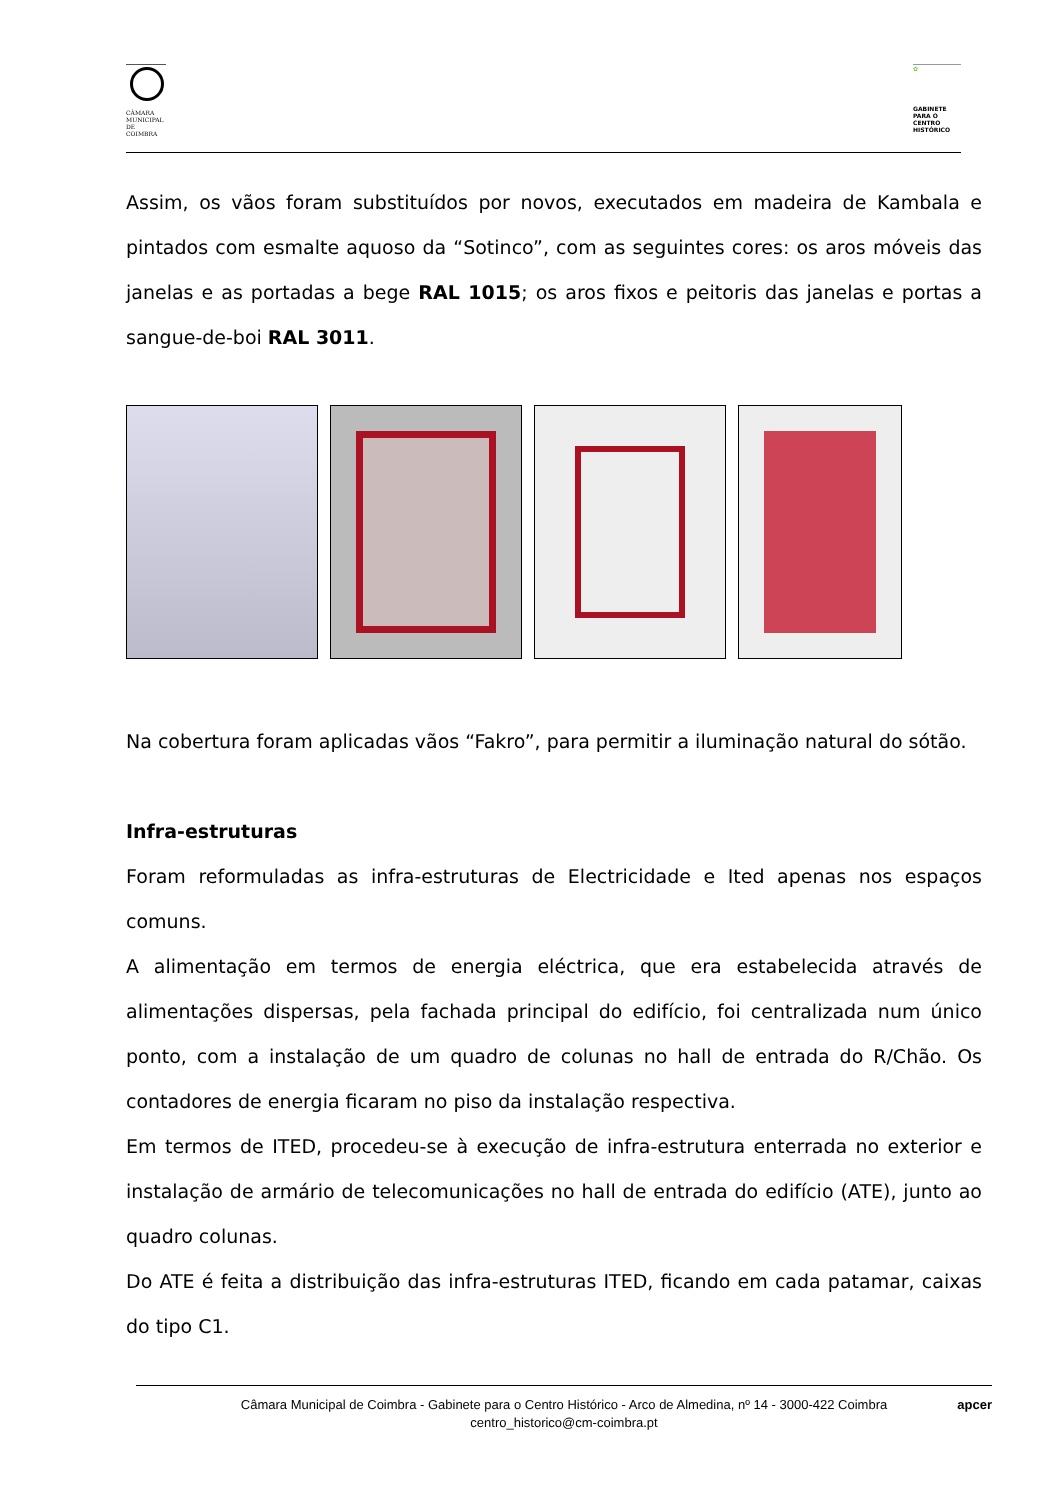CÂMARA MUNICIPAL DE COIMBRA
✿
GABINETE PARA O CENTRO HISTÓRICO
Assim, os vãos foram substituídos por novos, executados em madeira de Kambala e pintados com esmalte aquoso da “Sotinco”, com as seguintes cores: os aros móveis das janelas e as portadas a bege RAL 1015; os aros fixos e peitoris das janelas e portas a sangue-de-boi RAL 3011.
Na cobertura foram aplicadas vãos “Fakro”, para permitir a iluminação natural do sótão.
Infra-estruturas
Foram reformuladas as infra-estruturas de Electricidade e Ited apenas nos espaços comuns.
A alimentação em termos de energia eléctrica, que era estabelecida através de alimentações dispersas, pela fachada principal do edifício, foi centralizada num único ponto, com a instalação de um quadro de colunas no hall de entrada do R/Chão. Os contadores de energia ficaram no piso da instalação respectiva.
Em termos de ITED, procedeu-se à execução de infra-estrutura enterrada no exterior e instalação de armário de telecomunicações no hall de entrada do edifício (ATE), junto ao quadro colunas.
Do ATE é feita a distribuição das infra-estruturas ITED, ficando em cada patamar, caixas do tipo C1.
Câmara Municipal de Coimbra - Gabinete para o Centro Histórico - Arco de Almedina, nº 14 - 3000-422 Coimbra
centro_historico@cm-coimbra.pt apcer